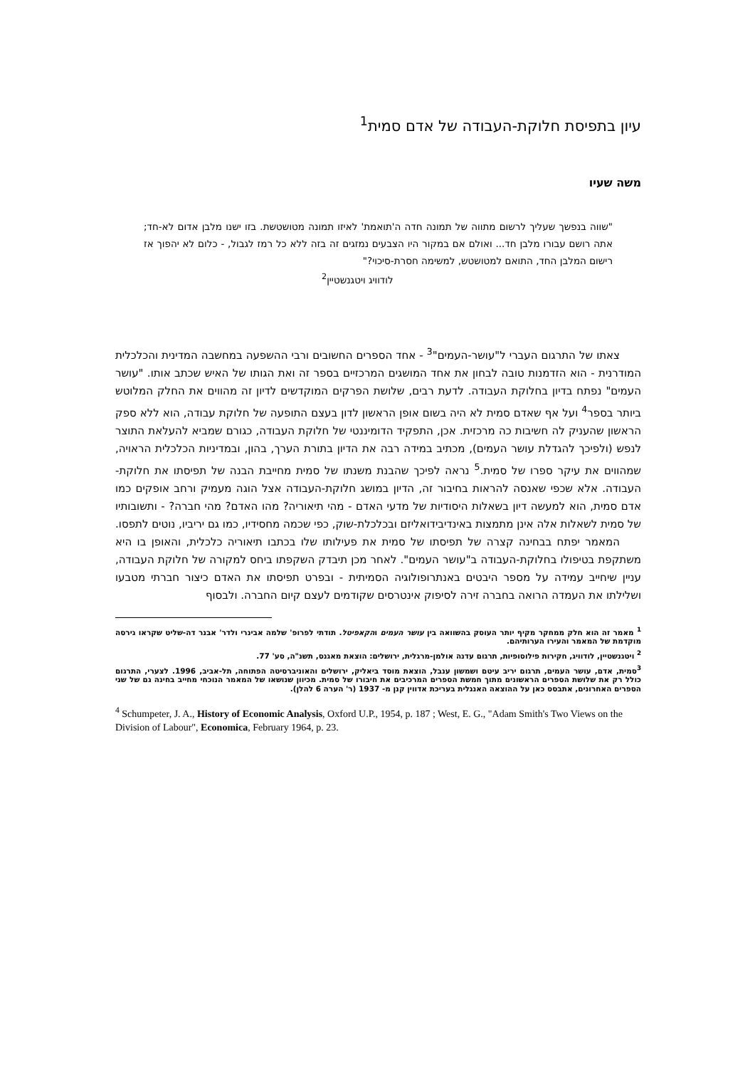עיון בתפיסת חלוקת-העבודה של אדם סמית<sup>1</sup>
משה שעיו
"שווה בנפשך שעליך לרשום מתווה של תמונה חדה ה'תואמת' לאיזו תמונה מטושטשת. בזו ישנו מלבן אדום לא-חד; אתה רושם עבורו מלבן חד... ואולם אם במקור היו הצבעים נמזגים זה בזה ללא כל רמז לגבול, - כלום לא יהפוך אז רישום המלבן החד, התואם למטושטש, למשימה חסרת-סיכוי?"
לודוויג ויטגנשטיין<sup>2</sup>
צאתו של התרגום העברי ל"עושר-העמים"<sup>3</sup> - אחד הספרים החשובים ורבי ההשפעה במחשבה המדינית והכלכלית המודרנית - הוא הזדמנות טובה לבחון את אחד המושגים המרכזיים בספר זה ואת הגותו של האיש שכתב אותו. "עושר העמים" נפתח בדיון בחלוקת העבודה. לדעת רבים, שלושת הפרקים המוקדשים לדיון זה מהווים את החלק המלוטש ביותר בספר<sup>4</sup> ועל אף שאדם סמית לא היה בשום אופן הראשון לדון בעצם התופעה של חלוקת עבודה, הוא ללא ספק הראשון שהעניק לה חשיבות כה מרכזית. אכן, התפקיד הדומיננטי של חלוקת העבודה, כגורם שמביא להעלאת התוצר לנפש (ולפיכך להגדלת עושר העמים), מכתיב במידה רבה את הדיון בתורת הערך, בהון, ובמדיניות הכלכלית הראויה, שמהווים את עיקר ספרו של סמית.<sup>5</sup> נראה לפיכך שהבנת משנתו של סמית מחייבת הבנה של תפיסתו את חלוקת-העבודה. אלא שכפי שאנסה להראות בחיבור זה, הדיון במושג חלוקת-העבודה אצל הוגה מעמיק ורחב אופקים כמו אדם סמית, הוא למעשה דיון בשאלות היסודיות של מדעי האדם - מהי תיאוריה? מהו האדם? מהי חברה? - ותשובותיו של סמית לשאלות אלה אינן מתמצות באינדיבידואליזם ובכלכלת-שוק, כפי שכמה מחסידיו, כמו גם יריביו, נוטים לתפסו.
המאמר יפתח בבחינה קצרה של תפיסתו של סמית את פעילותו שלו בכתבו תיאוריה כלכלית, והאופן בו היא משתקפת בטיפולו בחלוקת-העבודה ב"עושר העמים". לאחר מכן תיבדק השקפתו ביחס למקורה של חלוקת העבודה, עניין שיחייב עמידה על מספר היבטים באנתרופולוגיה הסמיתית - ובפרט תפיסתו את האדם כיצור חברתי מטבעו ושלילתו את העמדה הרואה בחברה זירה לסיפוק אינטרסים שקודמים לעצם קיום החברה. ולבסוף
<sup>1</sup> מאמר זה הוא חלק ממחקר מקיף יותר העוסק בהשוואה בין עושר העמים והקאפיטל. תודתי לפרופ' שלמה אבינרי ולדר' אבנר דה-שליט שקראו גירסה מוקדמת של המאמר והעירו הערותיהם.
<sup>2</sup> ויטגנשטיין, לודוויג, חקירות פילוסופיות, תרגום עדנה אולמן-מרגלית, ירושלים: הוצאת מאגנס, תשנ"ה, סע' 77.
<sup>3</sup> סמית, אדם, עושר העמים, תרגום יריב עיטם ושמשון ענבל, הוצאת מוסד ביאליק, ירושלים והאוניברסיטה הפתוחה, תל-אביב, 1996. לצערי, התרגום כולל רק את שלושת הספרים הראשונים מתוך חמשת הספרים המרכיבים את חיבורו של סמית. מכיוון שנושאו של המאמר הנוכחי מחייב בחינה גם של שני הספרים האחרונים, אתבסס כאן על ההוצאה האנגלית בעריכת אדווין קנן מ- 1937 (ר' הערה 6 להלן).
<sup>4</sup> Schumpeter, J. A., History of Economic Analysis, Oxford U.P., 1954, p. 187 ; West, E. G., "Adam Smith's Two Views on the Division of Labour", Economica, February 1964, p. 23.